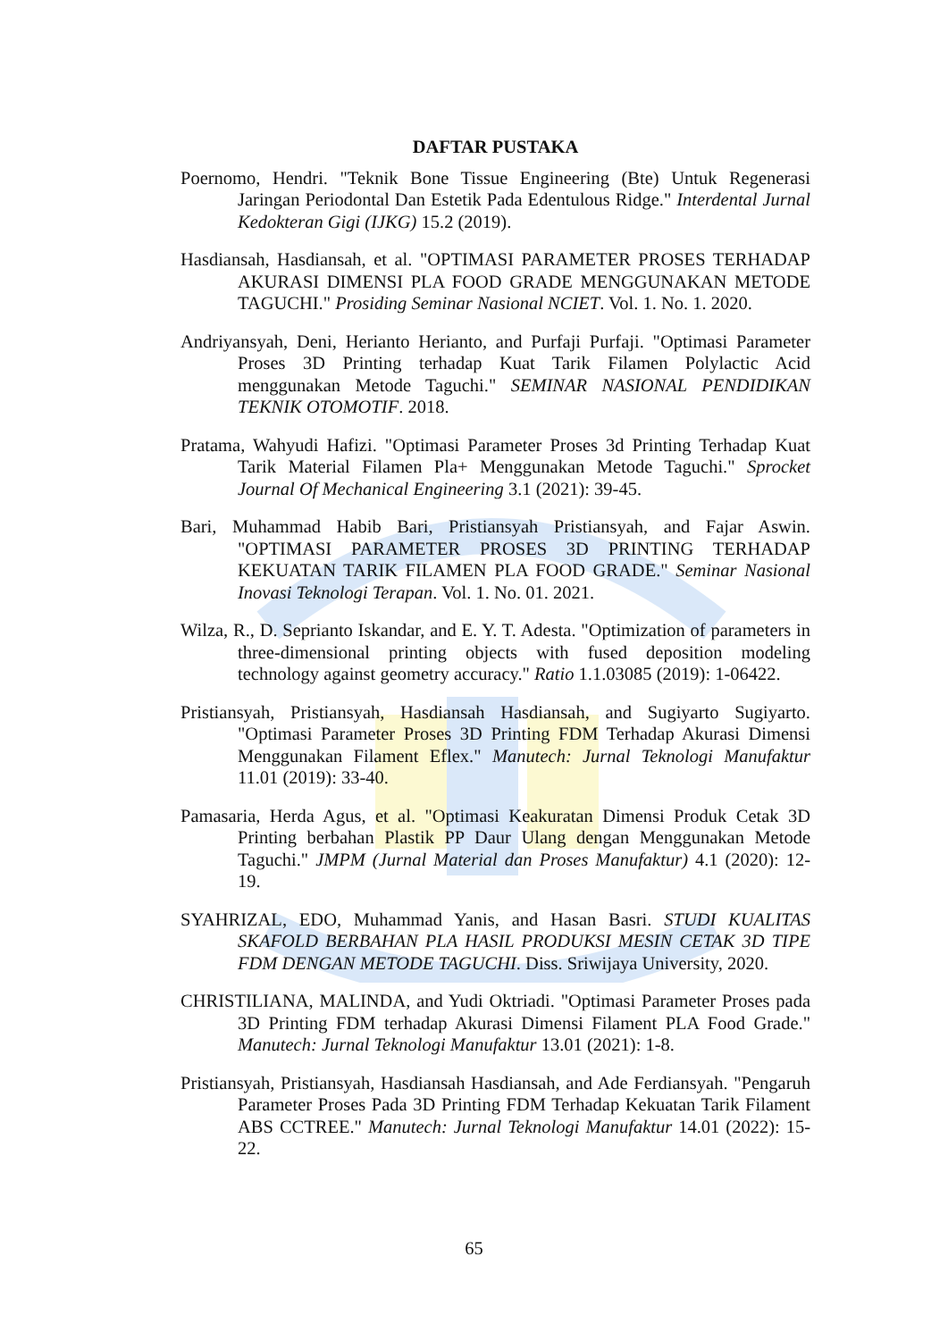DAFTAR PUSTAKA
Poernomo, Hendri. "Teknik Bone Tissue Engineering (Bte) Untuk Regenerasi Jaringan Periodontal Dan Estetik Pada Edentulous Ridge." Interdental Jurnal Kedokteran Gigi (IJKG) 15.2 (2019).
Hasdiansah, Hasdiansah, et al. "OPTIMASI PARAMETER PROSES TERHADAP AKURASI DIMENSI PLA FOOD GRADE MENGGUNAKAN METODE TAGUCHI." Prosiding Seminar Nasional NCIET. Vol. 1. No. 1. 2020.
Andriyansyah, Deni, Herianto Herianto, and Purfaji Purfaji. "Optimasi Parameter Proses 3D Printing terhadap Kuat Tarik Filamen Polylactic Acid menggunakan Metode Taguchi." SEMINAR NASIONAL PENDIDIKAN TEKNIK OTOMOTIF. 2018.
Pratama, Wahyudi Hafizi. "Optimasi Parameter Proses 3d Printing Terhadap Kuat Tarik Material Filamen Pla+ Menggunakan Metode Taguchi." Sprocket Journal Of Mechanical Engineering 3.1 (2021): 39-45.
Bari, Muhammad Habib Bari, Pristiansyah Pristiansyah, and Fajar Aswin. "OPTIMASI PARAMETER PROSES 3D PRINTING TERHADAP KEKUATAN TARIK FILAMEN PLA FOOD GRADE." Seminar Nasional Inovasi Teknologi Terapan. Vol. 1. No. 01. 2021.
Wilza, R., D. Seprianto Iskandar, and E. Y. T. Adesta. "Optimization of parameters in three-dimensional printing objects with fused deposition modeling technology against geometry accuracy." Ratio 1.1.03085 (2019): 1-06422.
Pristiansyah, Pristiansyah, Hasdiansah Hasdiansah, and Sugiyarto Sugiyarto. "Optimasi Parameter Proses 3D Printing FDM Terhadap Akurasi Dimensi Menggunakan Filament Eflex." Manutech: Jurnal Teknologi Manufaktur 11.01 (2019): 33-40.
Pamasaria, Herda Agus, et al. "Optimasi Keakuratan Dimensi Produk Cetak 3D Printing berbahan Plastik PP Daur Ulang dengan Menggunakan Metode Taguchi." JMPM (Jurnal Material dan Proses Manufaktur) 4.1 (2020): 12-19.
SYAHRIZAL, EDO, Muhammad Yanis, and Hasan Basri. STUDI KUALITAS SKAFOLD BERBAHAN PLA HASIL PRODUKSI MESIN CETAK 3D TIPE FDM DENGAN METODE TAGUCHI. Diss. Sriwijaya University, 2020.
CHRISTILIANA, MALINDA, and Yudi Oktriadi. "Optimasi Parameter Proses pada 3D Printing FDM terhadap Akurasi Dimensi Filament PLA Food Grade." Manutech: Jurnal Teknologi Manufaktur 13.01 (2021): 1-8.
Pristiansyah, Pristiansyah, Hasdiansah Hasdiansah, and Ade Ferdiansyah. "Pengaruh Parameter Proses Pada 3D Printing FDM Terhadap Kekuatan Tarik Filament ABS CCTREE." Manutech: Jurnal Teknologi Manufaktur 14.01 (2022): 15-22.
65